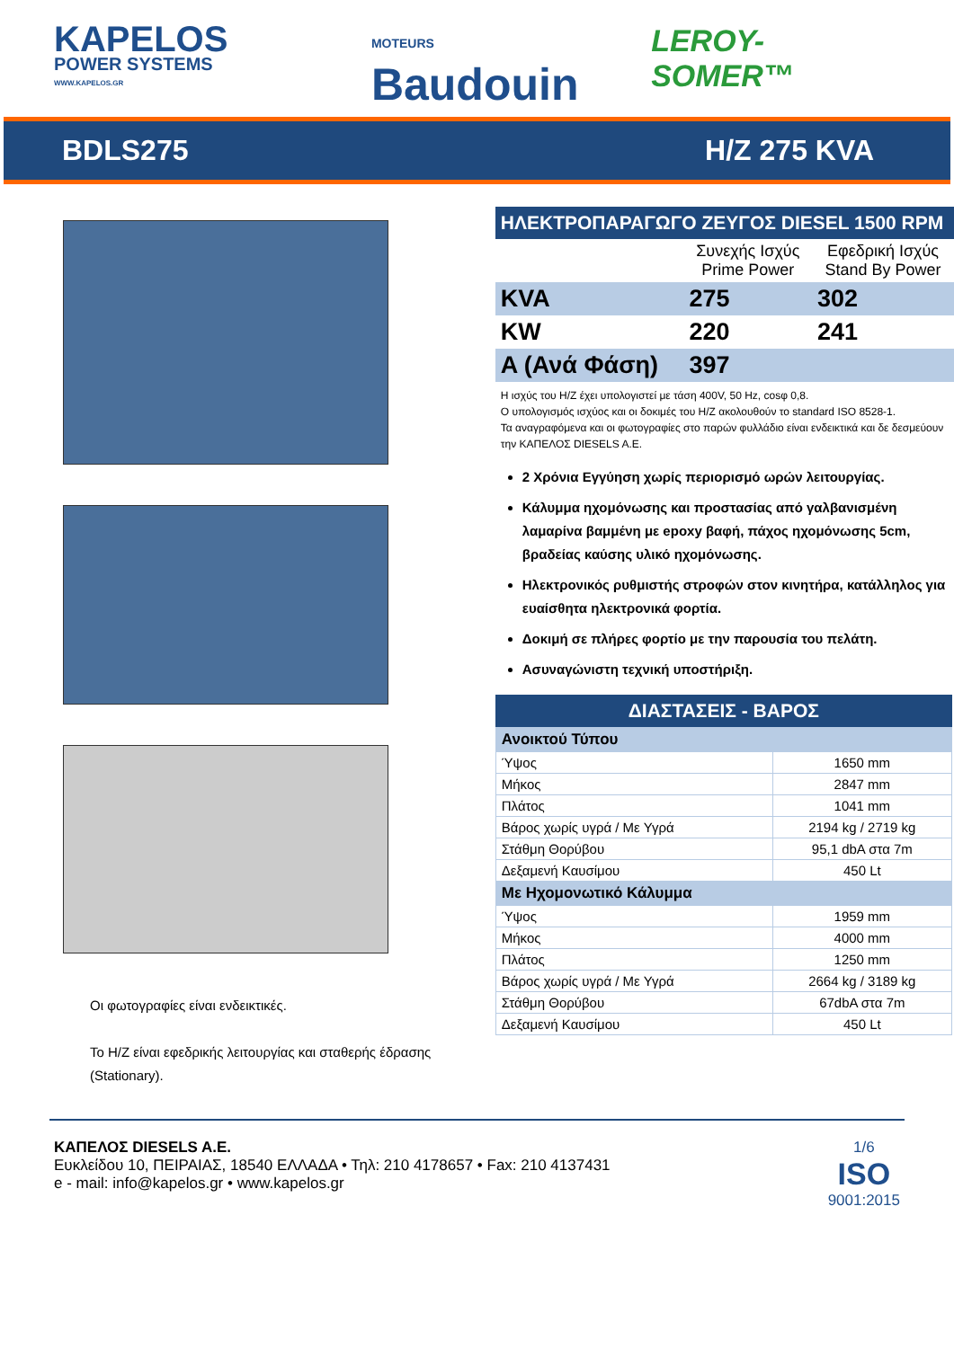KAPELOS
POWER SYSTEMS
WWW.KAPELOS.GR
MOTEURS Baudouin
LEROY-SOMER™
BDLS275 H/Z 275 KVA
Οι φωτογραφίες είναι ενδεικτικές.
Το Η/Ζ είναι εφεδρικής λειτουργίας και σταθερής έδρασης (Stationary).
ΗΛΕΚΤΡΟΠΑΡΑΓΩΓΟ ΖΕΥΓΟΣ DIESEL 1500 RPM
| | Συνεχής Ισχύς Prime Power | Εφεδρική Ισχύς Stand By Power |
| --- | --- | --- |
| KVA | 275 | 302 |
| KW | 220 | 241 |
| A (Ανά Φάση) | 397 | |
Η ισχύς του Η/Ζ έχει υπολογιστεί με τάση 400V, 50 Hz, cosφ 0,8.
Ο υπολογισμός ισχύος και οι δοκιμές του Η/Ζ ακολουθούν το standard ISO 8528-1.
Τα αναγραφόμενα και οι φωτογραφίες στο παρών φυλλάδιο είναι ενδεικτικά και δε δεσμεύουν την ΚΑΠΕΛΟΣ DIESELS A.E.
2 Χρόνια Εγγύηση χωρίς περιορισμό ωρών λειτουργίας.
Κάλυμμα ηχομόνωσης και προστασίας από γαλβανισμένη λαμαρίνα βαμμένη με epoxy βαφή, πάχος ηχομόνωσης 5cm, βραδείας καύσης υλικό ηχομόνωσης.
Ηλεκτρονικός ρυθμιστής στροφών στον κινητήρα, κατάλληλος για ευαίσθητα ηλεκτρονικά φορτία.
Δοκιμή σε πλήρες φορτίο με την παρουσία του πελάτη.
Ασυναγώνιστη τεχνική υποστήριξη.
ΔΙΑΣΤΑΣΕΙΣ - ΒΑΡΟΣ
| Ανοικτού Τύπου | |
| Ύψος | 1650 mm |
| Μήκος | 2847 mm |
| Πλάτος | 1041 mm |
| Βάρος χωρίς υγρά / Με Υγρά | 2194 kg / 2719 kg |
| Στάθμη Θορύβου | 95,1 dbA στα 7m |
| Δεξαμενή Καυσίμου | 450 Lt |
| Με Ηχομονωτικό Κάλυμμα | |
| Ύψος | 1959 mm |
| Μήκος | 4000 mm |
| Πλάτος | 1250 mm |
| Βάρος χωρίς υγρά / Με Υγρά | 2664 kg / 3189 kg |
| Στάθμη Θορύβου | 67dbA στα 7m |
| Δεξαμενή Καυσίμου | 450 Lt |
ΚΑΠΕΛΟΣ DIESELS A.E.
Ευκλείδου 10, ΠΕΙΡΑΙΑΣ, 18540 ΕΛΛΑΔΑ • Τηλ: 210 4178657 • Fax: 210 4137431
e - mail: info@kapelos.gr • www.kapelos.gr
1/6
ISO
9001:2015